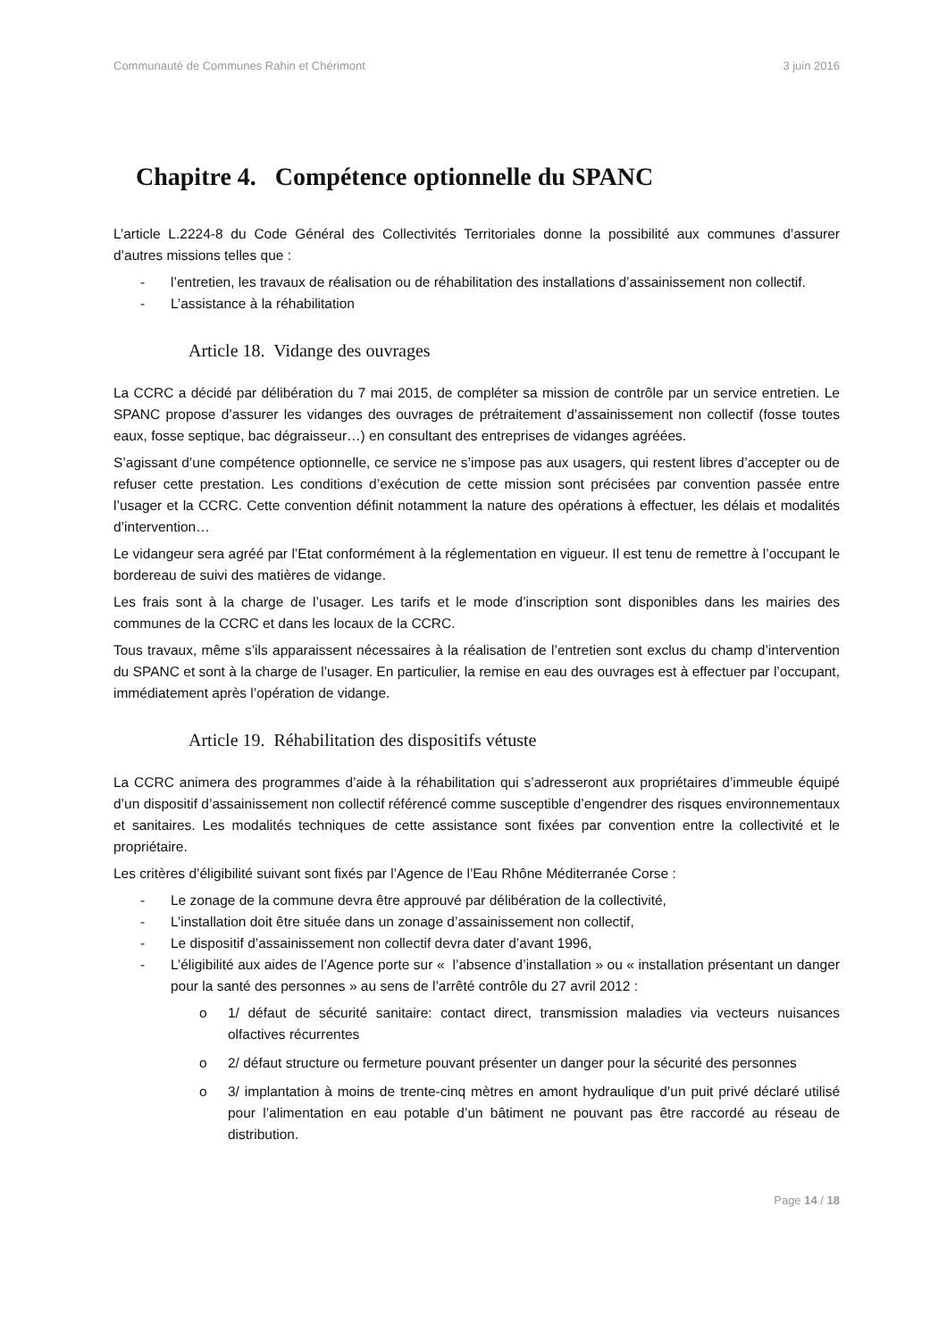Communauté de Communes Rahin et Chérimont 3 juin 2016
Chapitre 4. Compétence optionnelle du SPANC
L’article L.2224-8 du Code Général des Collectivités Territoriales donne la possibilité aux communes d’assurer d’autres missions telles que :
- l’entretien, les travaux de réalisation ou de réhabilitation des installations d’assainissement non collectif.
- L’assistance à la réhabilitation
Article 18. Vidange des ouvrages
La CCRC a décidé par délibération du 7 mai 2015, de compléter sa mission de contrôle par un service entretien. Le SPANC propose d’assurer les vidanges des ouvrages de prétraitement d’assainissement non collectif (fosse toutes eaux, fosse septique, bac dégraisseur…) en consultant des entreprises de vidanges agréées.
S’agissant d’une compétence optionnelle, ce service ne s’impose pas aux usagers, qui restent libres d’accepter ou de refuser cette prestation. Les conditions d’exécution de cette mission sont précisées par convention passée entre l’usager et la CCRC. Cette convention définit notamment la nature des opérations à effectuer, les délais et modalités d’intervention…
Le vidangeur sera agréé par l’Etat conformément à la réglementation en vigueur. Il est tenu de remettre à l’occupant le bordereau de suivi des matières de vidange.
Les frais sont à la charge de l’usager. Les tarifs et le mode d’inscription sont disponibles dans les mairies des communes de la CCRC et dans les locaux de la CCRC.
Tous travaux, même s’ils apparaissent nécessaires à la réalisation de l’entretien sont exclus du champ d’intervention du SPANC et sont à la charge de l’usager. En particulier, la remise en eau des ouvrages est à effectuer par l’occupant, immédiatement après l’opération de vidange.
Article 19. Réhabilitation des dispositifs vétuste
La CCRC animera des programmes d’aide à la réhabilitation qui s’adresseront aux propriétaires d’immeuble équipé d’un dispositif d’assainissement non collectif référencé comme susceptible d’engendrer des risques environnementaux et sanitaires. Les modalités techniques de cette assistance sont fixées par convention entre la collectivité et le propriétaire.
Les critères d’éligibilité suivant sont fixés par l’Agence de l’Eau Rhône Méditerranée Corse :
- Le zonage de la commune devra être approuvé par délibération de la collectivité,
- L’installation doit être située dans un zonage d’assainissement non collectif,
- Le dispositif d’assainissement non collectif devra dater d’avant 1996,
- L’éligibilité aux aides de l’Agence porte sur « l’absence d’installation » ou « installation présentant un danger pour la santé des personnes » au sens de l’arrêté contrôle du 27 avril 2012 :
o 1/ défaut de sécurité sanitaire: contact direct, transmission maladies via vecteurs nuisances olfactives récurrentes
o 2/ défaut structure ou fermeture pouvant présenter un danger pour la sécurité des personnes
o 3/ implantation à moins de trente-cinq mètres en amont hydraulique d’un puit privé déclaré utilisé pour l’alimentation en eau potable d’un bâtiment ne pouvant pas être raccordé au réseau de distribution.
Page 14 / 18